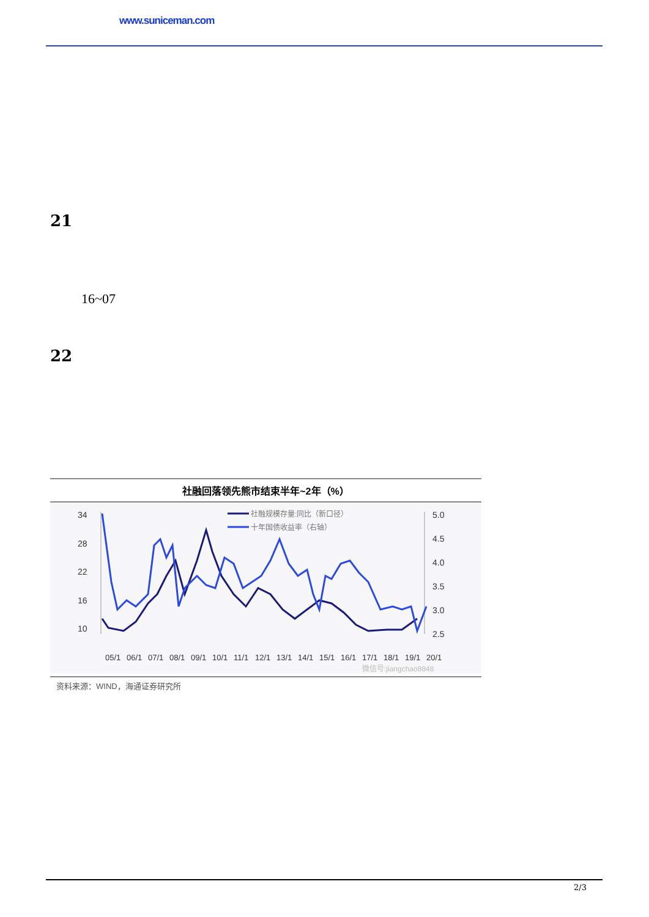www.suniceman.com
21
16~07
22
社融回落领先熊市结束半年~2年（%）
34
28
22
16
10
5.0
4.5
4.0
3.5
3.0
2.5
社融规模存量:同比（新口径）
十年国债收益率（右轴）
05/1
06/1
07/1
08/1
09/1
10/1
11/1
12/1
13/1
14/1
15/1
16/1
17/1
18/1
19/1
20/1
微信号:jiangchao8848
资料来源：WIND，海通证券研究所
2/3